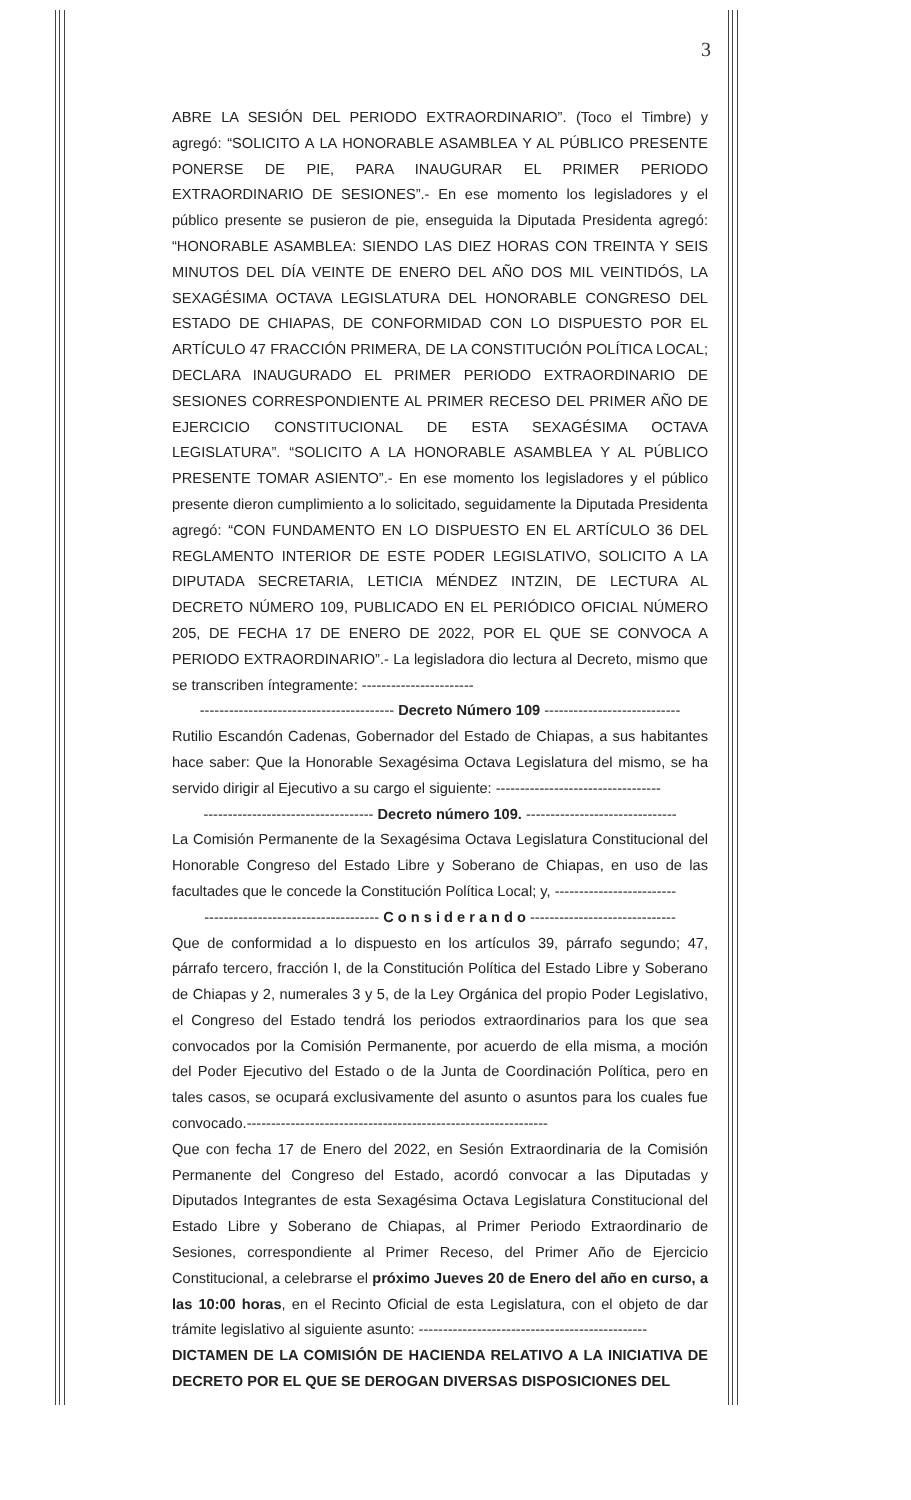3
ABRE LA SESIÓN DEL PERIODO EXTRAORDINARIO”. (Toco el Timbre) y agregó: “SOLICITO A LA HONORABLE ASAMBLEA Y AL PÚBLICO PRESENTE PONERSE DE PIE, PARA INAUGURAR EL PRIMER PERIODO EXTRAORDINARIO DE SESIONES”.- En ese momento los legisladores y el público presente se pusieron de pie, enseguida la Diputada Presidenta agregó: “HONORABLE ASAMBLEA: SIENDO LAS DIEZ HORAS CON TREINTA Y SEIS MINUTOS DEL DÍA VEINTE DE ENERO DEL AÑO DOS MIL VEINTIDÓS, LA SEXAGÉSIMA OCTAVA LEGISLATURA DEL HONORABLE CONGRESO DEL ESTADO DE CHIAPAS, DE CONFORMIDAD CON LO DISPUESTO POR EL ARTÍCULO 47 FRACCIÓN PRIMERA, DE LA CONSTITUCIÓN POLÍTICA LOCAL; DECLARA INAUGURADO EL PRIMER PERIODO EXTRAORDINARIO DE SESIONES CORRESPONDIENTE AL PRIMER RECESO DEL PRIMER AÑO DE EJERCICIO CONSTITUCIONAL DE ESTA SEXAGÉSIMA OCTAVA LEGISLATURA”. “SOLICITO A LA HONORABLE ASAMBLEA Y AL PÚBLICO PRESENTE TOMAR ASIENTO”.- En ese momento los legisladores y el público presente dieron cumplimiento a lo solicitado, seguidamente la Diputada Presidenta agregó: “CON FUNDAMENTO EN LO DISPUESTO EN EL ARTÍCULO 36 DEL REGLAMENTO INTERIOR DE ESTE PODER LEGISLATIVO, SOLICITO A LA DIPUTADA SECRETARIA, LETICIA MÉNDEZ INTZIN, DE LECTURA AL DECRETO NÚMERO 109, PUBLICADO EN EL PERIÓDICO OFICIAL NÚMERO 205, DE FECHA 17 DE ENERO DE 2022, POR EL QUE SE CONVOCA A PERIODO EXTRAORDINARIO”.- La legisladora dio lectura al Decreto, mismo que se transcriben íntegramente: -----------------------
---------------------------------------- Decreto Número 109 ----------------------------
Rutilio Escandón Cadenas, Gobernador del Estado de Chiapas, a sus habitantes hace saber: Que la Honorable Sexagésima Octava Legislatura del mismo, se ha servido dirigir al Ejecutivo a su cargo el siguiente: ----------------------------------
----------------------------------- Decreto número 109. -------------------------------
La Comisión Permanente de la Sexagésima Octava Legislatura Constitucional del Honorable Congreso del Estado Libre y Soberano de Chiapas, en uso de las facultades que le concede la Constitución Política Local; y, -------------------------
------------------------------------ C o n s i d e r a n d o ------------------------------
Que de conformidad a lo dispuesto en los artículos 39, párrafo segundo; 47, párrafo tercero, fracción I, de la Constitución Política del Estado Libre y Soberano de Chiapas y 2, numerales 3 y 5, de la Ley Orgánica del propio Poder Legislativo, el Congreso del Estado tendrá los periodos extraordinarios para los que sea convocados por la Comisión Permanente, por acuerdo de ella misma, a moción del Poder Ejecutivo del Estado o de la Junta de Coordinación Política, pero en tales casos, se ocupará exclusivamente del asunto o asuntos para los cuales fue convocado.--------------------------------------------------------------
Que con fecha 17 de Enero del 2022, en Sesión Extraordinaria de la Comisión Permanente del Congreso del Estado, acordó convocar a las Diputadas y Diputados Integrantes de esta Sexagésima Octava Legislatura Constitucional del Estado Libre y Soberano de Chiapas, al Primer Periodo Extraordinario de Sesiones, correspondiente al Primer Receso, del Primer Año de Ejercicio Constitucional, a celebrarse el próximo Jueves 20 de Enero del año en curso, a las 10:00 horas, en el Recinto Oficial de esta Legislatura, con el objeto de dar trámite legislativo al siguiente asunto: -----------------------------------------------
DICTAMEN DE LA COMISIÓN DE HACIENDA RELATIVO A LA INICIATIVA DE DECRETO POR EL QUE SE DEROGAN DIVERSAS DISPOSICIONES DEL